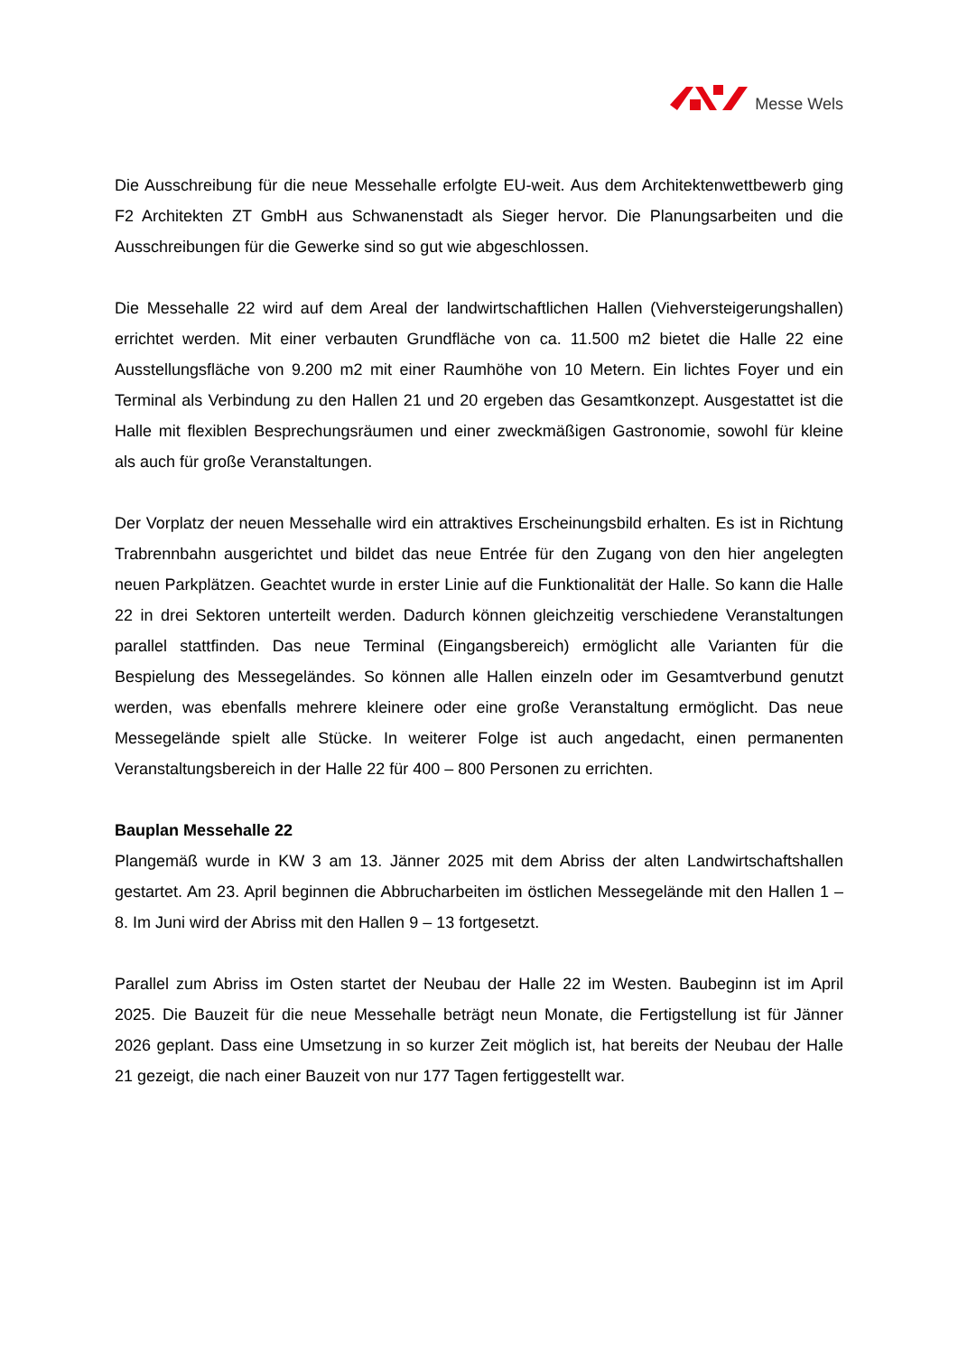Messe Wels
Die Ausschreibung für die neue Messehalle erfolgte EU-weit. Aus dem Architektenwettbewerb ging F2 Architekten ZT GmbH aus Schwanenstadt als Sieger hervor. Die Planungsarbeiten und die Ausschreibungen für die Gewerke sind so gut wie abgeschlossen.
Die Messehalle 22 wird auf dem Areal der landwirtschaftlichen Hallen (Viehversteigerungshallen) errichtet werden. Mit einer verbauten Grundfläche von ca. 11.500 m2 bietet die Halle 22 eine Ausstellungsfläche von 9.200 m2 mit einer Raumhöhe von 10 Metern. Ein lichtes Foyer und ein Terminal als Verbindung zu den Hallen 21 und 20 ergeben das Gesamtkonzept. Ausgestattet ist die Halle mit flexiblen Besprechungsräumen und einer zweckmäßigen Gastronomie, sowohl für kleine als auch für große Veranstaltungen.
Der Vorplatz der neuen Messehalle wird ein attraktives Erscheinungsbild erhalten. Es ist in Richtung Trabrennbahn ausgerichtet und bildet das neue Entrée für den Zugang von den hier angelegten neuen Parkplätzen. Geachtet wurde in erster Linie auf die Funktionalität der Halle. So kann die Halle 22 in drei Sektoren unterteilt werden. Dadurch können gleichzeitig verschiedene Veranstaltungen parallel stattfinden. Das neue Terminal (Eingangsbereich) ermöglicht alle Varianten für die Bespielung des Messegeländes. So können alle Hallen einzeln oder im Gesamtverbund genutzt werden, was ebenfalls mehrere kleinere oder eine große Veranstaltung ermöglicht. Das neue Messegelände spielt alle Stücke. In weiterer Folge ist auch angedacht, einen permanenten Veranstaltungsbereich in der Halle 22 für 400 – 800 Personen zu errichten.
Bauplan Messehalle 22
Plangemäß wurde in KW 3 am 13. Jänner 2025 mit dem Abriss der alten Landwirtschaftshallen gestartet. Am 23. April beginnen die Abbrucharbeiten im östlichen Messegelände mit den Hallen 1 – 8. Im Juni wird der Abriss mit den Hallen 9 – 13 fortgesetzt.
Parallel zum Abriss im Osten startet der Neubau der Halle 22 im Westen. Baubeginn ist im April 2025. Die Bauzeit für die neue Messehalle beträgt neun Monate, die Fertigstellung ist für Jänner 2026 geplant. Dass eine Umsetzung in so kurzer Zeit möglich ist, hat bereits der Neubau der Halle 21 gezeigt, die nach einer Bauzeit von nur 177 Tagen fertiggestellt war.